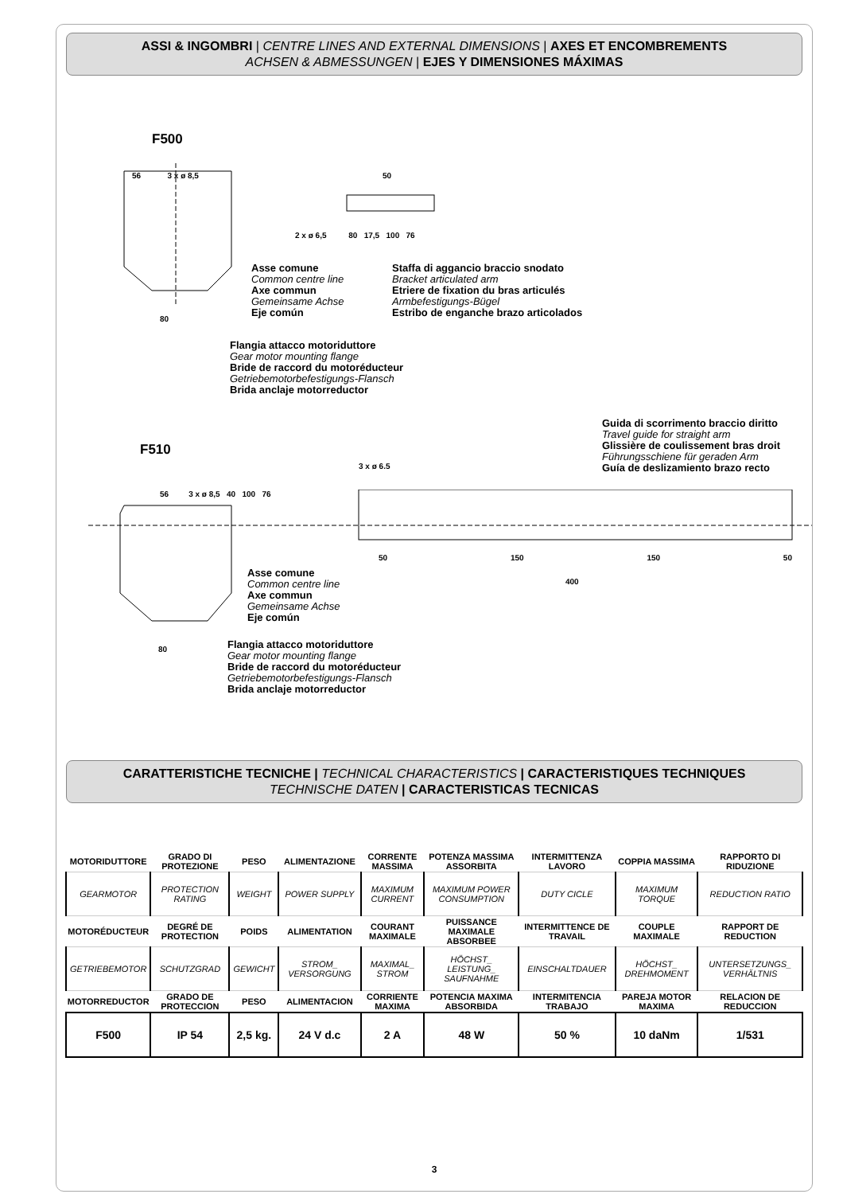ASSI & INGOMBRI | CENTRE LINES AND EXTERNAL DIMENSIONS | AXES ET ENCOMBREMENTS
ACHSEN & ABMESSUNGEN | EJES Y DIMENSIONES MÁXIMAS
F500
56 3 x ø 8,5 50
2 x ø 6,5 80 17,5 100 76
Asse comune
Common centre line
Axe commun
Gemeinsame Achse
Eje común
Staffa di aggancio braccio snodato
Bracket articulated arm
Etriere de fixation du bras articulés
Armbefestigungs-Bügel
Estribo de enganche brazo articolados
80
Flangia attacco motoriduttore
Gear motor mounting flange
Bride de raccord du motoréducteur
Getriebemotorbefestigungs-Flansch
Brida anclaje motorreductor
Guida di scorrimento braccio diritto
Travel guide for straight arm
Glissière de coulissement bras droit
Führungsschiene für geraden Arm
Guía de deslizamiento brazo recto
F510
3 x ø 6.5
56 3 x ø 8,5 40 100 76
50 150 150 50
400
Asse comune
Common centre line
Axe commun
Gemeinsame Achse
Eje común
80
Flangia attacco motoriduttore
Gear motor mounting flange
Bride de raccord du motoréducteur
Getriebemotorbefestigungs-Flansch
Brida anclaje motorreductor
CARATTERISTICHE TECNICHE | TECHNICAL CHARACTERISTICS | CARACTERISTIQUES TECHNIQUES
TECHNISCHE DATEN | CARACTERISTICAS TECNICAS
| MOTORIDUTTORE | GRADO DI PROTEZIONE | PESO | ALIMENTAZIONE | CORRENTE MASSIMA | POTENZA MASSIMA ASSORBITA | INTERMITTENZA LAVORO | COPPIA MASSIMA | RAPPORTO DI RIDUZIONE |
| --- | --- | --- | --- | --- | --- | --- | --- | --- |
| GEARMOTOR | PROTECTION RATING | WEIGHT | POWER SUPPLY | MAXIMUM CURRENT | MAXIMUM POWER CONSUMPTION | DUTY CICLE | MAXIMUM TORQUE | REDUCTION RATIO |
| MOTORÉDUCTEUR | DEGRÉ DE PROTECTION | POIDS | ALIMENTATION | COURANT MAXIMALE | PUISSANCE MAXIMALE ABSORBEE | INTERMITTENCE DE TRAVAIL | COUPLE MAXIMALE | RAPPORT DE REDUCTION |
| GETRIEBEMOTOR | SCHUTZGRAD | GEWICHT | STROM_ VERSORGUNG | MAXIMAL_ STROM | HÖCHST_ LEISTUNG_ SAUFNAHME | EINSCHALTDAUER | HÖCHST_ DREHMOMENT | UNTERSETZUNGS_ VERHÄLTNIS |
| MOTORREDUCTOR | GRADO DE PROTECCION | PESO | ALIMENTACION | CORRIENTE MAXIMA | POTENCIA MAXIMA ABSORBIDA | INTERMITENCIA TRABAJO | PAREJA MOTOR MAXIMA | RELACION DE REDUCCION |
| F500 | IP 54 | 2,5 kg. | 24 V d.c | 2 A | 48 W | 50 % | 10 daNm | 1/531 |
3